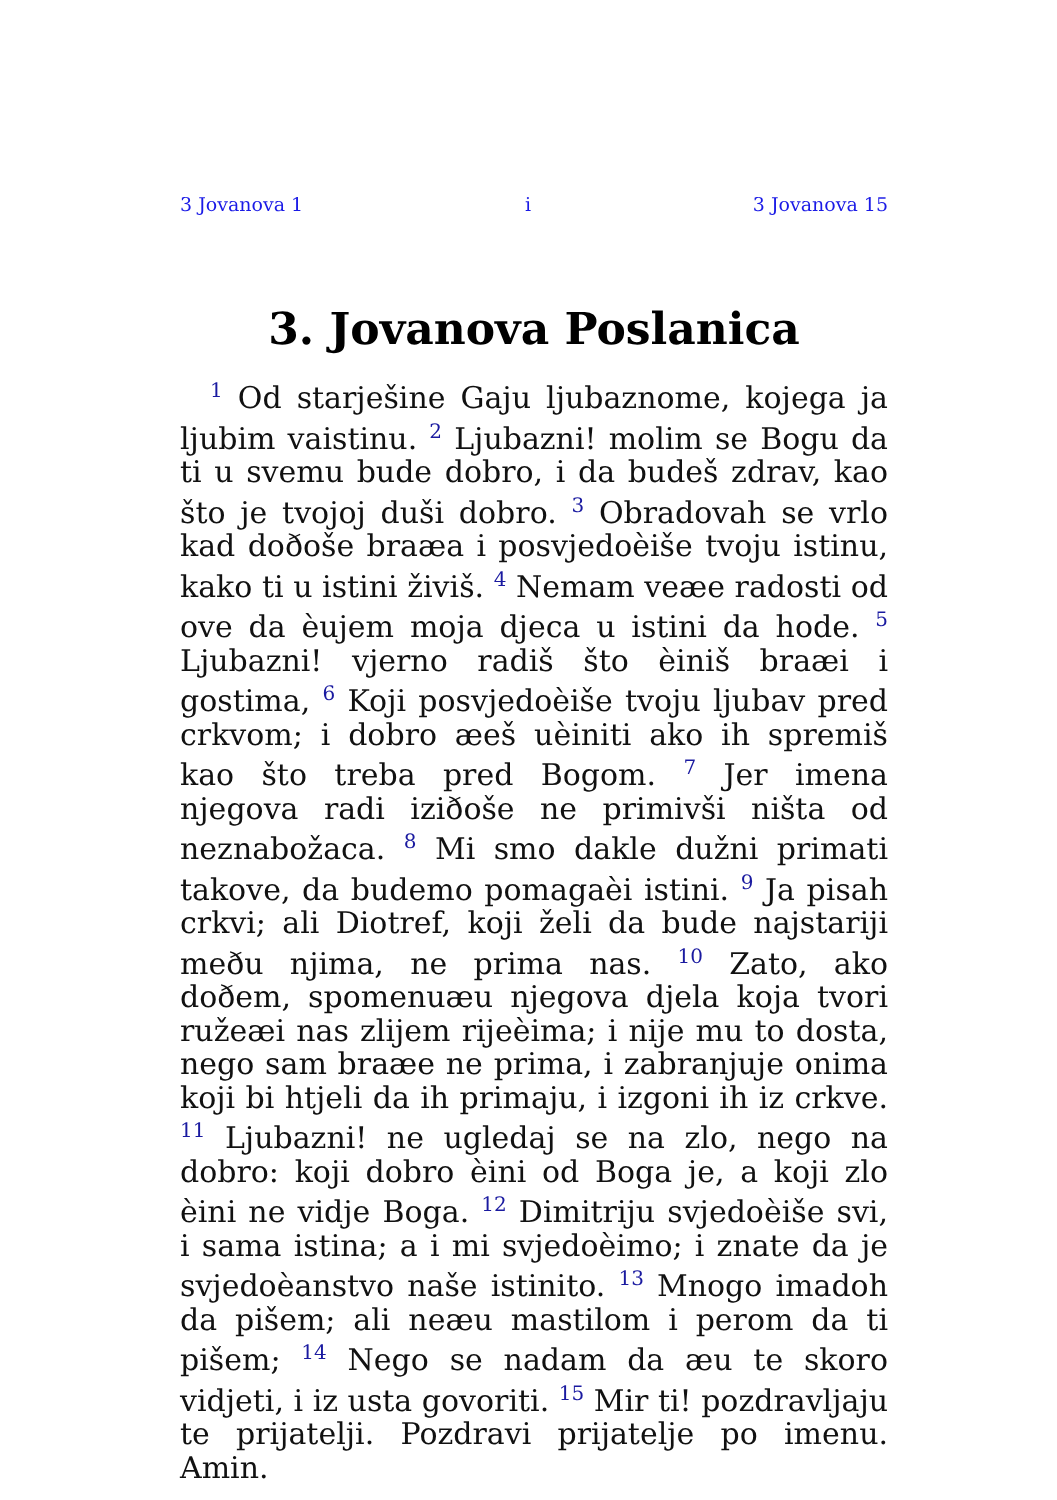3 Jovanova 1 i 3 Jovanova 15
3. Jovanova Poslanica
<sup>1</sup> Od starješine Gaju ljubaznome, kojega ja ljubim vaistinu. <sup>2</sup> Ljubazni! molim se Bogu da ti u svemu bude dobro, i da budeš zdrav, kao što je tvojoj duši dobro. <sup>3</sup> Obradovah se vrlo kad doðoše braæa i posvjedoèiše tvoju istinu, kako ti u istini živiš. <sup>4</sup> Nemam veæe radosti od ove da èujem moja djeca u istini da hode. <sup>5</sup> Ljubazni! vjerno radiš što èiniš braæi i gostima, <sup>6</sup> Koji posvjedoèiše tvoju ljubav pred crkvom; i dobro æeš uèiniti ako ih spremiš kao što treba pred Bogom. <sup>7</sup> Jer imena njegova radi iziðoše ne primivši ništa od neznabožaca. <sup>8</sup> Mi smo dakle dužni primati takove, da budemo pomagaèi istini. <sup>9</sup> Ja pisah crkvi; ali Diotref, koji želi da bude najstariji meðu njima, ne prima nas. <sup>10</sup> Zato, ako doðem, spomenuæu njegova djela koja tvori ružeæi nas zlijem rijeèima; i nije mu to dosta, nego sam braæe ne prima, i zabranjuje onima koji bi htjeli da ih primaju, i izgoni ih iz crkve. <sup>11</sup> Ljubazni! ne ugledaj se na zlo, nego na dobro: koji dobro èini od Boga je, a koji zlo èini ne vidje Boga. <sup>12</sup> Dimitriju svjedoèiše svi, i sama istina; a i mi svjedoèimo; i znate da je svjedoèanstvo naše istinito. <sup>13</sup> Mnogo imadoh da pišem; ali neæu mastilom i perom da ti pišem; <sup>14</sup> Nego se nadam da æu te skoro vidjeti, i iz usta govoriti. <sup>15</sup> Mir ti! pozdravljaju te prijatelji. Pozdravi prijatelje po imenu. Amin.